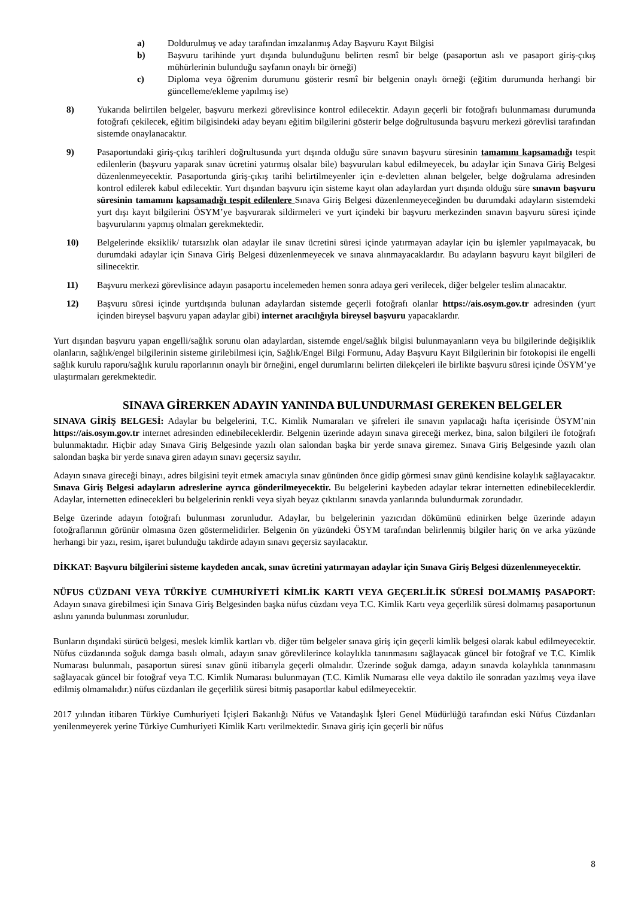a) Doldurulmuş ve aday tarafından imzalanmış Aday Başvuru Kayıt Bilgisi
b) Başvuru tarihinde yurt dışında bulunduğunu belirten resmî bir belge (pasaportun aslı ve pasaport giriş-çıkış mühürlerinin bulunduğu sayfanın onaylı bir örneği)
c) Diploma veya öğrenim durumunu gösterir resmî bir belgenin onaylı örneği (eğitim durumunda herhangi bir güncelleme/ekleme yapılmış ise)
8) Yukarıda belirtilen belgeler, başvuru merkezi görevlisince kontrol edilecektir. Adayın geçerli bir fotoğrafı bulunmaması durumunda fotoğrafı çekilecek, eğitim bilgisindeki aday beyanı eğitim bilgilerini gösterir belge doğrultusunda başvuru merkezi görevlisi tarafından sistemde onaylanacaktır.
9) Pasaportundaki giriş-çıkış tarihleri doğrultusunda yurt dışında olduğu süre sınavın başvuru süresinin tamamını kapsamadığı tespit edilenlerin (başvuru yaparak sınav ücretini yatırmış olsalar bile) başvuruları kabul edilmeyecek, bu adaylar için Sınava Giriş Belgesi düzenlenmeyecektir. Pasaportunda giriş-çıkış tarihi belirtilmeyenler için e-devletten alınan belgeler, belge doğrulama adresinden kontrol edilerek kabul edilecektir. Yurt dışından başvuru için sisteme kayıt olan adaylardan yurt dışında olduğu süre sınavın başvuru süresinin tamamını kapsamadığı tespit edilenlere Sınava Giriş Belgesi düzenlenmeyeceğinden bu durumdaki adayların sistemdeki yurt dışı kayıt bilgilerini ÖSYM’ye başvurarak sildirmeleri ve yurt içindeki bir başvuru merkezinden sınavın başvuru süresi içinde başvurularını yapmış olmaları gerekmektedir.
10) Belgelerinde eksiklik/ tutarsızlık olan adaylar ile sınav ücretini süresi içinde yatırmayan adaylar için bu işlemler yapılmayacak, bu durumdaki adaylar için Sınava Giriş Belgesi düzenlenmeyecek ve sınava alınmayacaklardır. Bu adayların başvuru kayıt bilgileri de silinecektir.
11) Başvuru merkezi görevlisince adayın pasaportu incelemeden hemen sonra adaya geri verilecek, diğer belgeler teslim alınacaktır.
12) Başvuru süresi içinde yurtdışında bulunan adaylardan sistemde geçerli fotoğrafı olanlar https://ais.osym.gov.tr adresinden (yurt içinden bireysel başvuru yapan adaylar gibi) internet aracılığıyla bireysel başvuru yapacaklardır.
Yurt dışından başvuru yapan engelli/sağlık sorunu olan adaylardan, sistemde engel/sağlık bilgisi bulunmayanların veya bu bilgilerinde değişiklik olanların, sağlık/engel bilgilerinin sisteme girilebilmesi için, Sağlık/Engel Bilgi Formunu, Aday Başvuru Kayıt Bilgilerinin bir fotokopisi ile engelli sağlık kurulu raporu/sağlık kurulu raporlarının onaylı bir örneğini, engel durumlarını belirten dilekçeleri ile birlikte başvuru süresi içinde ÖSYM’ye ulaştırmaları gerekmektedir.
SINAVA GİRERKEN ADAYIN YANINDA BULUNDURMASI GEREKEN BELGELER
SINAVA GİRİŞ BELGESİ: Adaylar bu belgelerini, T.C. Kimlik Numaraları ve şifreleri ile sınavın yapılacağı hafta içerisinde ÖSYM’nin https://ais.osym.gov.tr internet adresinden edinebileceklerdir. Belgenin üzerinde adayın sınava gireceği merkez, bina, salon bilgileri ile fotoğrafı bulunmaktadır. Hiçbir aday Sınava Giriş Belgesinde yazılı olan salondan başka bir yerde sınava giremez. Sınava Giriş Belgesinde yazılı olan salondan başka bir yerde sınava giren adayın sınavı geçersiz sayılır.
Adayın sınava gireceği binayı, adres bilgisini teyit etmek amacıyla sınav gününden önce gidip görmesi sınav günü kendisine kolaylık sağlayacaktır. Sınava Giriş Belgesi adayların adreslerine ayrıca gönderilmeyecektir. Bu belgelerini kaybeden adaylar tekrar internetten edinebileceklerdir. Adaylar, internetten edinecekleri bu belgelerinin renkli veya siyah beyaz çıktılarını sınavda yanlarında bulundurmak zorundadır.
Belge üzerinde adayın fotoğrafı bulunması zorunludur. Adaylar, bu belgelerinin yazıcıdan dökümünü edinirken belge üzerinde adayın fotoğraflarının görünür olmasına özen göstermelidirler. Belgenin ön yüzündeki ÖSYM tarafından belirlenmiş bilgiler hariç ön ve arka yüzünde herhangi bir yazı, resim, işaret bulunduğu takdirde adayın sınavı geçersiz sayılacaktır.
DİKKAT: Başvuru bilgilerini sisteme kaydeden ancak, sınav ücretini yatırmayan adaylar için Sınava Giriş Belgesi düzenlenmeyecektir.
NÜFUS CÜZDANI VEYA TÜRKİYE CUMHURİYETİ KİMLİK KARTI VEYA GEÇERLİLİK SÜRESİ DOLMAMIŞ PASAPORT: Adayın sınava girebilmesi için Sınava Giriş Belgesinden başka nüfus cüzdanı veya T.C. Kimlik Kartı veya geçerlilik süresi dolmamış pasaportunun aslını yanında bulunması zorunludur.
Bunların dışındaki sürücü belgesi, meslek kimlik kartları vb. diğer tüm belgeler sınava giriş için geçerli kimlik belgesi olarak kabul edilmeyecektir. Nüfus cüzdanında soğuk damga basılı olmalı, adayın sınav görevlilerince kolaylıkla tanınmasını sağlayacak güncel bir fotoğraf ve T.C. Kimlik Numarası bulunmalı, pasaportun süresi sınav günü itibarıyla geçerli olmalıdır. Üzerinde soğuk damga, adayın sınavda kolaylıkla tanınmasını sağlayacak güncel bir fotoğraf veya T.C. Kimlik Numarası bulunmayan (T.C. Kimlik Numarası elle veya daktilo ile sonradan yazılmış veya ilave edilmiş olmamalıdır.) nüfus cüzdanları ile geçerlilik süresi bitmiş pasaportlar kabul edilmeyecektir.
2017 yılından itibaren Türkiye Cumhuriyeti İçişleri Bakanlığı Nüfus ve Vatandaşlık İşleri Genel Müdürlüğü tarafından eski Nüfus Cüzdanları yenilenmeyerek yerine Türkiye Cumhuriyeti Kimlik Kartı verilmektedir. Sınava giriş için geçerli bir nüfus
8